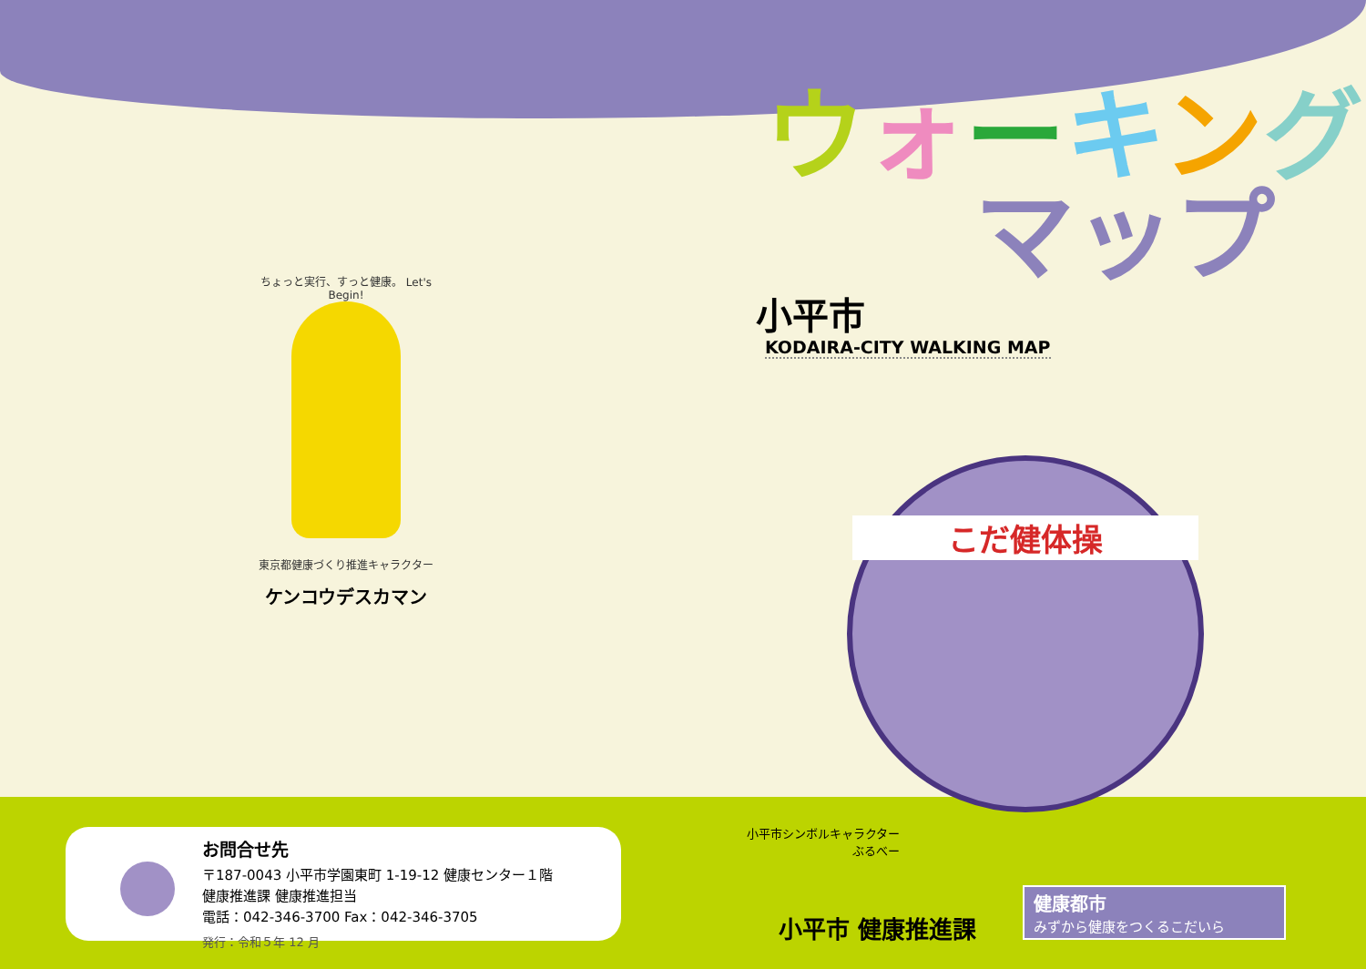ちょっと実行、すっと健康。 Let's Begin!
東京都健康づくり推進キャラクター
ケンコウデスカマン
お問合せ先
〒187-0043 小平市学園東町 1-19-12 健康センター１階
健康推進課 健康推進担当
電話：042-346-3700 Fax：042-346-3705
発行：令和５年 12 月
ウォーキング
マップ
小平市
KODAIRA-CITY WALKING MAP
こだ健体操
小平市シンボルキャラクター
ぶるべー
小平市 健康推進課
健康都市
みずから健康をつくるこだいら